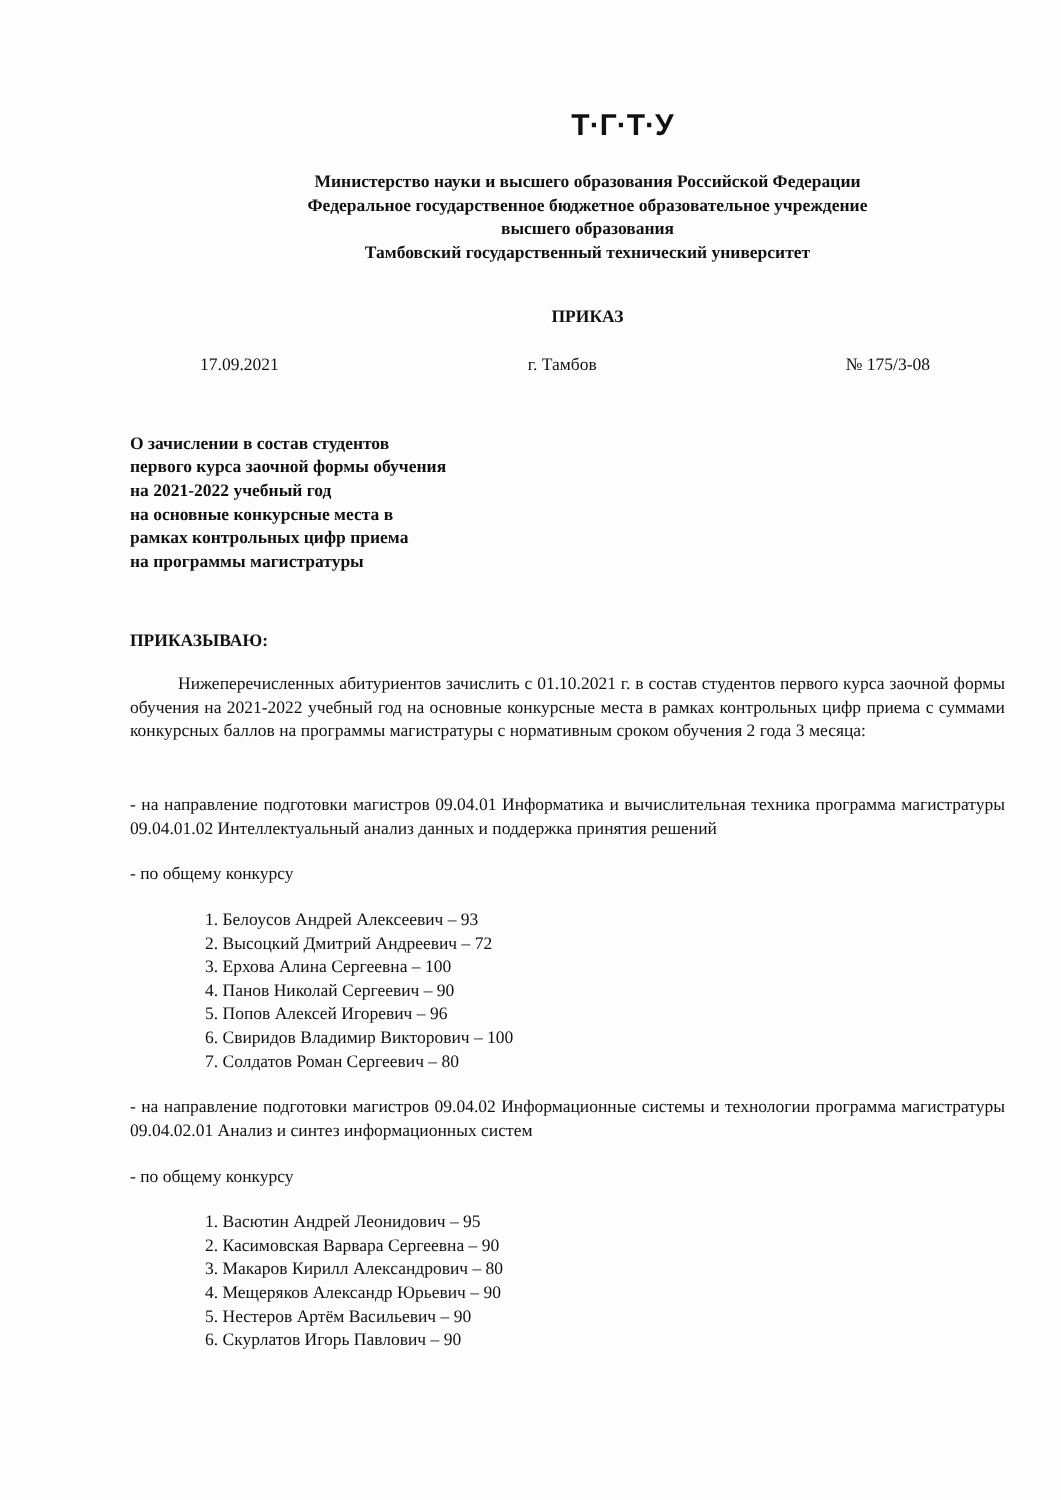Т·Г·Т·У
Министерство науки и высшего образования Российской Федерации
Федеральное государственное бюджетное образовательное учреждение
высшего образования
Тамбовский государственный технический университет
ПРИКАЗ
17.09.2021 г. Тамбов № 175/3-08
О зачислении в состав студентов
первого курса заочной формы обучения
на 2021-2022 учебный год
на основные конкурсные места в
рамках контрольных цифр приема
на программы магистратуры
ПРИКАЗЫВАЮ:
Нижеперечисленных абитуриентов зачислить с 01.10.2021 г. в состав студентов первого курса заочной формы обучения на 2021-2022 учебный год на основные конкурсные места в рамках контрольных цифр приема с суммами конкурсных баллов на программы магистратуры с нормативным сроком обучения 2 года 3 месяца:
- на направление подготовки магистров 09.04.01 Информатика и вычислительная техника программа магистратуры 09.04.01.02 Интеллектуальный анализ данных и поддержка принятия решений
- по общему конкурсу
1. Белоусов Андрей Алексеевич – 93
2. Высоцкий Дмитрий Андреевич – 72
3. Ерхова Алина Сергеевна – 100
4. Панов Николай Сергеевич – 90
5. Попов Алексей Игоревич – 96
6. Свиридов Владимир Викторович – 100
7. Солдатов Роман Сергеевич – 80
- на направление подготовки магистров 09.04.02 Информационные системы и технологии программа магистратуры 09.04.02.01 Анализ и синтез информационных систем
- по общему конкурсу
1. Васютин Андрей Леонидович – 95
2. Касимовская Варвара Сергеевна – 90
3. Макаров Кирилл Александрович – 80
4. Мещеряков Александр Юрьевич – 90
5. Нестеров Артём Васильевич – 90
6. Скурлатов Игорь Павлович – 90